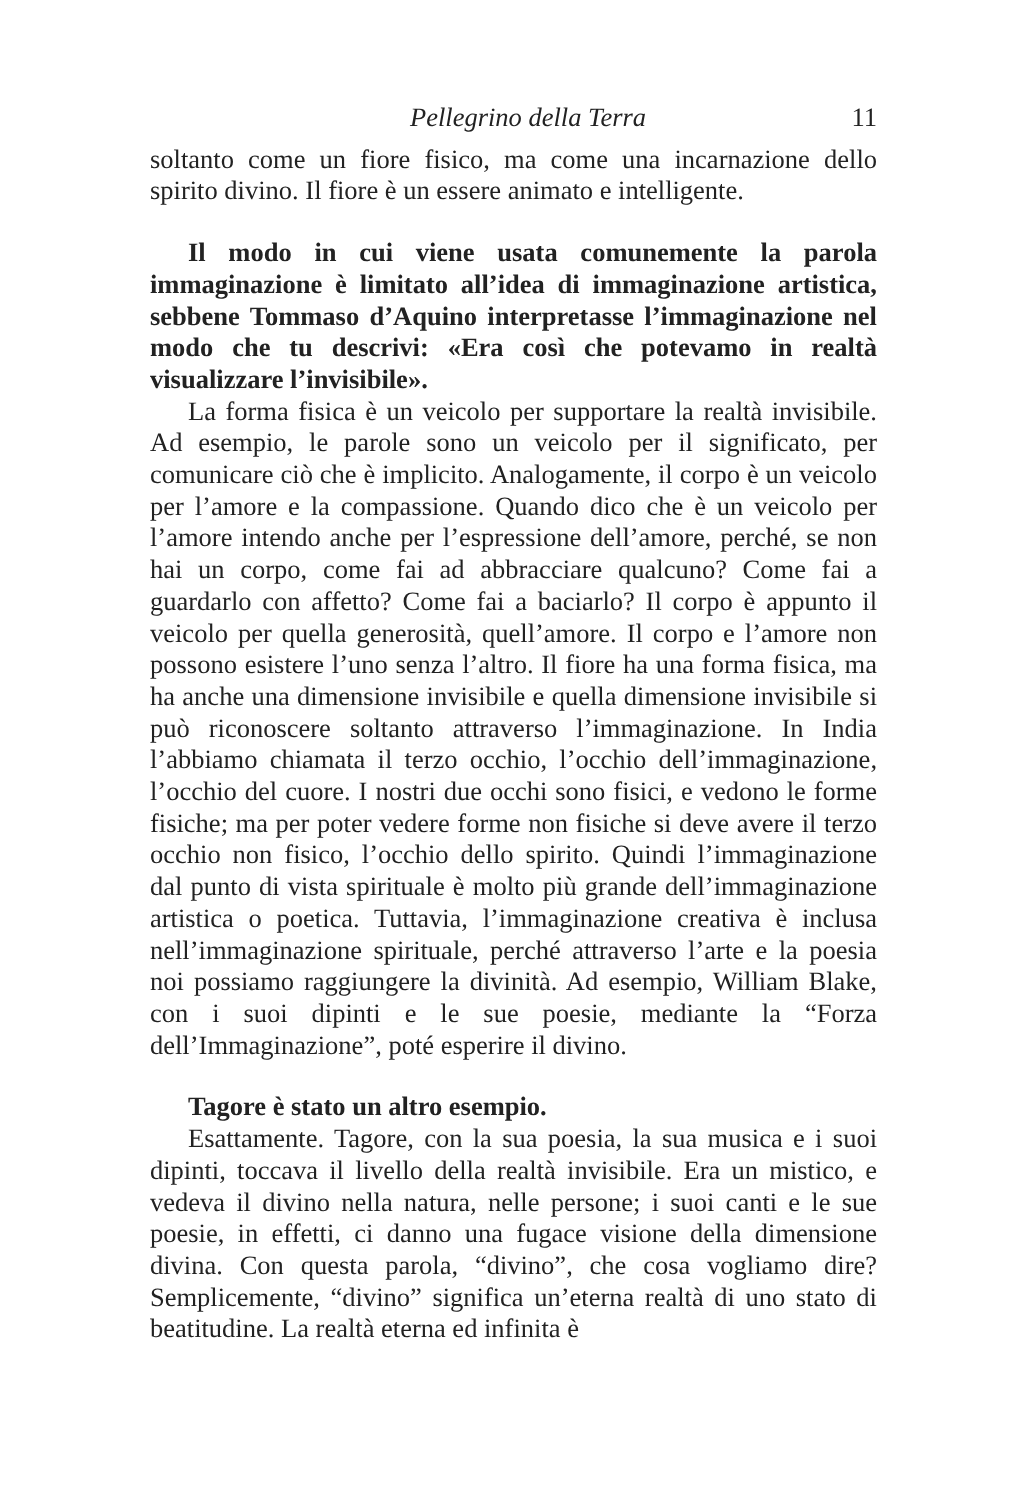Pellegrino della Terra 11
soltanto come un fiore fisico, ma come una incarnazione dello spirito divino. Il fiore è un essere animato e intelligente.
Il modo in cui viene usata comunemente la parola immaginazione è limitato all’idea di immaginazione artistica, sebbene Tommaso d’Aquino interpretasse l’immaginazione nel modo che tu descrivi: «Era così che potevamo in realtà visualizzare l’invisibile».
La forma fisica è un veicolo per supportare la realtà invisibile. Ad esempio, le parole sono un veicolo per il significato, per comunicare ciò che è implicito. Analogamente, il corpo è un veicolo per l’amore e la compassione. Quando dico che è un veicolo per l’amore intendo anche per l’espressione dell’amore, perché, se non hai un corpo, come fai ad abbracciare qualcuno? Come fai a guardarlo con affetto? Come fai a baciarlo? Il corpo è appunto il veicolo per quella generosità, quell’amore. Il corpo e l’amore non possono esistere l’uno senza l’altro. Il fiore ha una forma fisica, ma ha anche una dimensione invisibile e quella dimensione invisibile si può riconoscere soltanto attraverso l’immaginazione. In India l’abbiamo chiamata il terzo occhio, l’occhio dell’immaginazione, l’occhio del cuore. I nostri due occhi sono fisici, e vedono le forme fisiche; ma per poter vedere forme non fisiche si deve avere il terzo occhio non fisico, l’occhio dello spirito. Quindi l’immaginazione dal punto di vista spirituale è molto più grande dell’immaginazione artistica o poetica. Tuttavia, l’immaginazione creativa è inclusa nell’immaginazione spirituale, perché attraverso l’arte e la poesia noi possiamo raggiungere la divinità. Ad esempio, William Blake, con i suoi dipinti e le sue poesie, mediante la “Forza dell’Immaginazione”, poté esperire il divino.
Tagore è stato un altro esempio.
Esattamente. Tagore, con la sua poesia, la sua musica e i suoi dipinti, toccava il livello della realtà invisibile. Era un mistico, e vedeva il divino nella natura, nelle persone; i suoi canti e le sue poesie, in effetti, ci danno una fugace visione della dimensione divina. Con questa parola, “divino”, che cosa vogliamo dire? Semplicemente, “divino” significa un’eterna realtà di uno stato di beatitudine. La realtà eterna ed infinita è